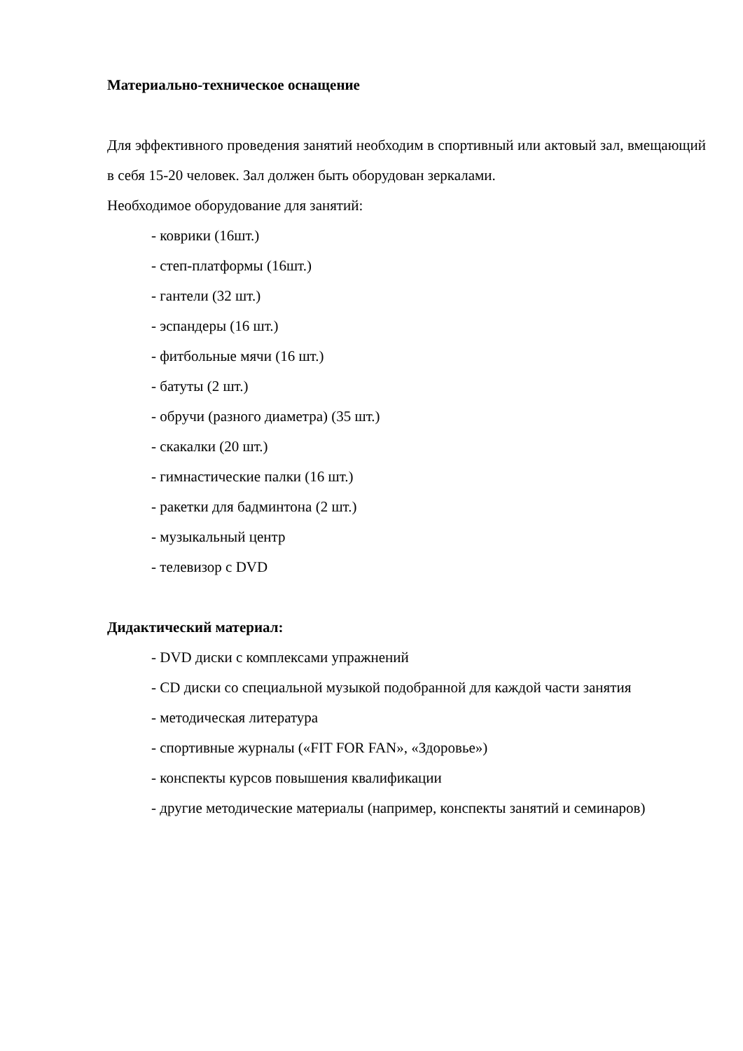Материально-техническое оснащение
Для эффективного проведения занятий необходим в спортивный или актовый зал, вмещающий в себя 15-20 человек. Зал должен быть оборудован зеркалами.
Необходимое оборудование для занятий:
- коврики (16шт.)
- степ-платформы (16шт.)
- гантели (32 шт.)
- эспандеры (16 шт.)
- фитбольные мячи (16 шт.)
- батуты (2 шт.)
- обручи (разного диаметра) (35 шт.)
- скакалки (20 шт.)
- гимнастические палки (16 шт.)
- ракетки для бадминтона (2 шт.)
- музыкальный центр
- телевизор с DVD
Дидактический материал:
- DVD диски с комплексами упражнений
- CD диски со специальной музыкой подобранной для каждой части занятия
- методическая литература
- спортивные журналы («FIT FOR FAN», «Здоровье»)
- конспекты курсов повышения квалификации
- другие методические материалы (например, конспекты занятий и семинаров)